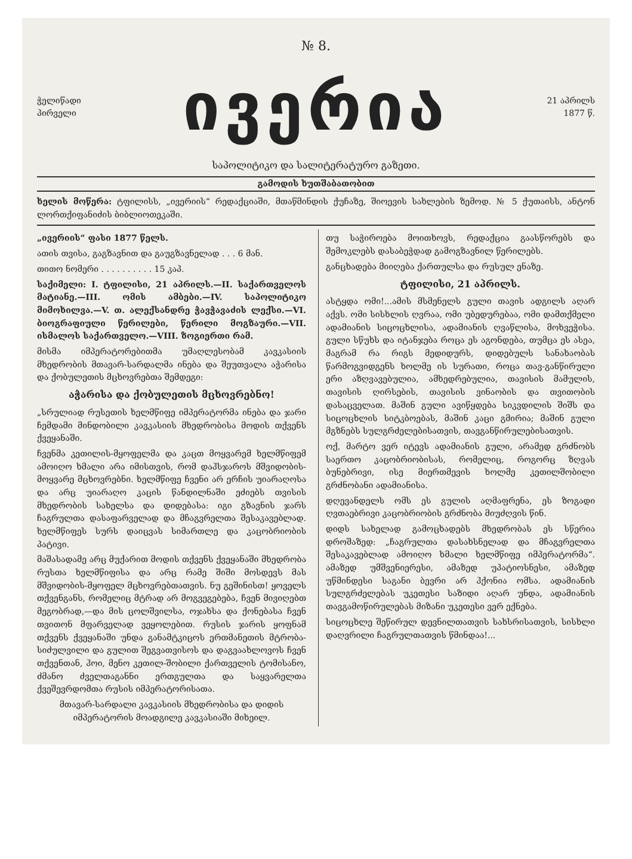№ 8.
ჭელიწადი
პირველი
ივერია
21 აპრილს
1877 წ.
საპოლიტიკო და სალიტერატურო გაზეთი.
გამოდის ხუთშაბათობით
ხელის მოწერა: ტფილისს, „ივერიის“ რედაქციაში, მთაწმინდის ქუჩაზე, შიოევის სახლების ზემოდ. № 5 ქუთაისს, ანტონ ლორთქიფანიძის ბიბლიოთეკაში.
„ივერიის“ ფასი 1877 წელს.
ათის თვისა, გაგზავნით და გაუგზავნელად . . . 6 მან.
თითო ნომერი . . . . . . . . . . 15 კაპ.
საქიმელი: I. ტფილისი, 21 აპრილს.—II. საქართველოს მატიანე.—III. ომის ამბები.—IV. საპოლიტიკო მიმოხილვა.—V. თ. ალექსანდრე ჭავჭავაძის ლექსი.—VI. ბიოგრაფიული წერილები, წერილი მოგზაური.—VII. ისმალოს საქართველო.—VIII. ზოგიერთი რამ.
მისმა იმპერატორებითმა უმაღლესობამ კავკასიის მხედრობის მთავარ-სარდალმა ინება და შეუთვალა აჭარისა და ქობულეთის მცხოვრებთა შემდეგი:
აჭარისა და ქობულეთის მცხოვრებნო!
„სრულიად რუსეთის ხელმწიფე იმპერატორმა ინება და ჯარი ჩემდამი მინდობილი კავკასიის მხედრობისა მოდის თქვენს ქვეყანაში.
ჩვენმა კეთილის-მყოფელმა და კაცთ მოყვარემ ხელმწიფემ ამოიღო ხმალი არა იმისთვის, რომ დაჰსჯაროს მშვიდობის-მოყვარე მცხოვრებნი. ხელმწიფე ჩვენი არ ერჩის უიარაღოსა და არც უიარაღო კაცის წანდილნაში ეძიებს თვისის მხედრობის სახელსა და დიდებასა: იგი გზავნის ჯარს ჩაგრულთა დასაფარველად და მჩაგვრელთა შესაკავებლად. ხელმწიფეს სურს დაიცვას სიმართლე და კაცობრიობის პატივი.
მაშასადამე არც მუქარით მოდის თქვენს ქვეყანაში მხედრობა რუსთა ხელმწიფისა და არც რამე შიში მოსდევს მას მშვიდობის-მყოფელ მცხოვრებთათვის. ნუ გეშინისთ! ყოველს თქვენგანს, რომელიც მტრად არ მოგვეგებება, ჩვენ მივიღებთ მეგობრად,—და მის ცოლშვილსა, ოჯახსა და ქონებასა ჩვენ თვითონ მფარველად ვეყოლებით. რუსის ჯარის ყოფნამ თქვენს ქვეყანაში უნდა განამტკიცოს ერთმანეთის მტრობა-სიძულვილი და გულით შეგვათვისოს და დაგვაახლოვოს ჩვენ თქვენთან, ჰოი, მენო კეთილ-შობილი ქართველის ტომისანო, ძმანო ძველთაგანნი ერთგულთა და საყვარელთა ქვეშევრდომთა რუსის იმპერატორისათა.
მთავარ-სარდალი კავკასიის მხედრობისა და დიდის იმპერატორის მოადგილე კავკასიაში მიხეილ.
თუ საჭიროება მოითხოვს, რედაქცია გაასწორებს და შემოკლებს დასაბეჭდად გამოგზავნილ წერილებს.
განცხადება მიიღება ქართულსა და რუსულ ენაზე.
ტფილისი, 21 აპრილს.
ასტყდა ომი!...ამის მსმენელს გული თავის ადგილს აღარ აქვს. ომი სისხლის ღვრაა, ომი უბედურებაა, ომი დამთქმელი ადამიანის სიცოცხლისა, ადამიანის ღვაწლისა, მოხვეჭისა. გული სწუხს და იტანჯება როცა ეს აგონდება, თუმცა ეს ასეა, მაგრამ რა რიგს მედიდურს, დიდებულს სანახაობას წარმოგვიდგენს ხოლმე ის სურათი, როცა თავ-განწირული ერი აზღვავებულია, ამხედრებულია, თავისის მამულის, თავისის ღირსების, თავისის ვინაობის და თვითობის დასაცველათ. მაშინ გული ავიწყდება სიკვდილის შიშს და სიცოცხლის სიტკბოებას, მაშინ კაცი გმირია; მაშინ გული მგზნებს სულგრძელებისათვის, თავგანწირულებისათვის.
ოქ, მარტო ვერ იტევს ადამიანის გული, არამედ გრძნობს საერთო კაცობრიობისას, რომელიც, როგორც ზღვას ბუნებრივი, ისე მიერთმევის ხოლმე კეთილშობილი გრძნობანი ადამიანისა.
დღევანდელს ომს ეს გულის აღმაფრენა, ეს ზოგადი ღვთაებრივი კაცობრიობის გრძნობა მიუძღვის წინ.
დიდს სახელად გამოცხადებს მხედრობას ეს სწერია დროშაზედ: „ჩაგრულთა დასახსნელად და მჩაგვრელთა შესაკავებლად ამოიღო ხმალი ხელმწიფე იმპერატორმა“. ამაზედ უმშვენიერესი, ამაზედ უპატიოსნესი, ამაზედ უწმინდესი საგანი ბევრი არ ჰქონია ომსა. ადამიანის სულგრძელებას უკეთესი საზიდი აღარ უნდა, ადამიანის თავგამოწირულებას მიზანი უკეთესი ვერ ექნება.
სიცოცხლე შეწირულ დევნილთათვის სახსრისათვის, სისხლი დაღვრილი ჩაგრულთათვის წმინდაა!...